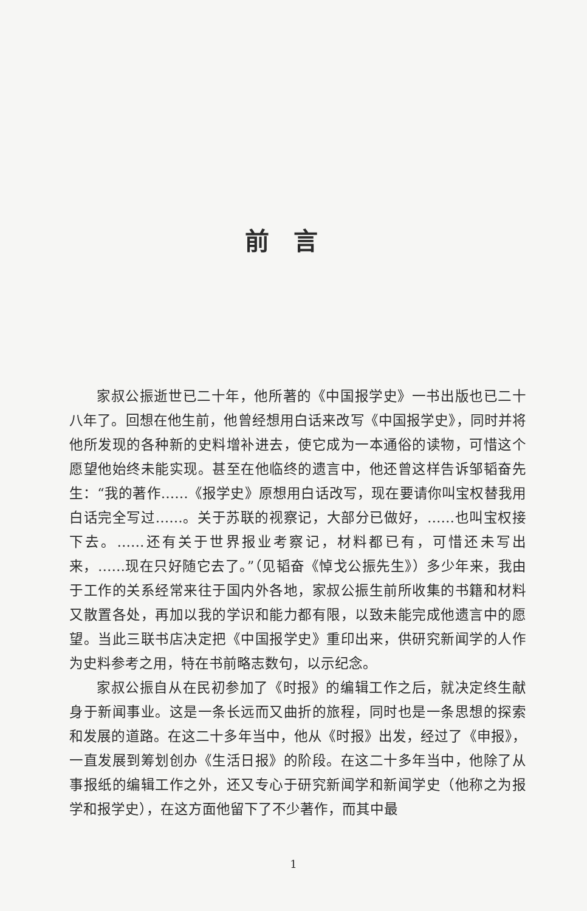前言
家叔公振逝世已二十年，他所著的《中国报学史》一书出版也已二十八年了。回想在他生前，他曾经想用白话来改写《中国报学史》，同时并将他所发现的各种新的史料增补进去，使它成为一本通俗的读物，可惜这个愿望他始终未能实现。甚至在他临终的遗言中，他还曾这样告诉邹韬奋先生：“我的著作……《报学史》原想用白话改写，现在要请你叫宝权替我用白话完全写过……。关于苏联的视察记，大部分已做好，……也叫宝权接下去。……还有关于世界报业考察记，材料都已有，可惜还未写出来，……现在只好随它去了。”（见韬奋《悼戈公振先生》）多少年来，我由于工作的关系经常来往于国内外各地，家叔公振生前所收集的书籍和材料又散置各处，再加以我的学识和能力都有限，以致未能完成他遗言中的愿望。当此三联书店决定把《中国报学史》重印出来，供研究新闻学的人作为史料参考之用，特在书前略志数句，以示纪念。
家叔公振自从在民初参加了《时报》的编辑工作之后，就决定终生献身于新闻事业。这是一条长远而又曲折的旅程，同时也是一条思想的探索和发展的道路。在这二十多年当中，他从《时报》出发，经过了《申报》，一直发展到筹划创办《生活日报》的阶段。在这二十多年当中，他除了从事报纸的编辑工作之外，还又专心于研究新闻学和新闻学史（他称之为报学和报学史），在这方面他留下了不少著作，而其中最
1